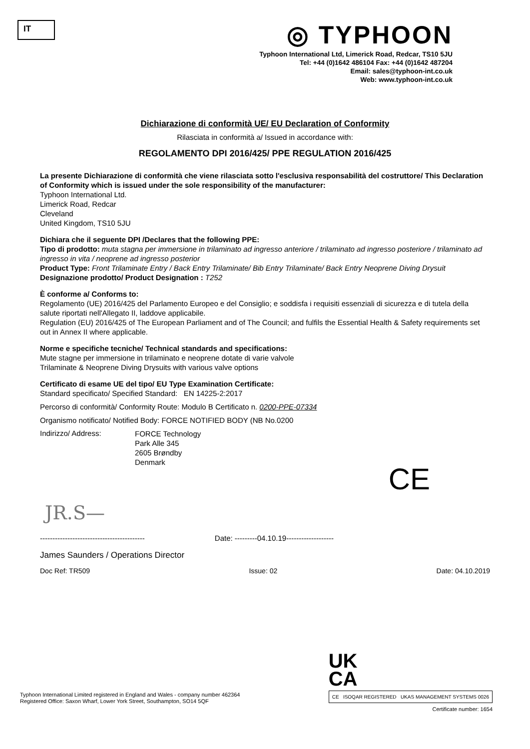IT
◎ TYPHOON
Typhoon International Ltd, Limerick Road, Redcar, TS10 5JU
Tel: +44 (0)1642 486104 Fax: +44 (0)1642 487204
Email: sales@typhoon-int.co.uk
Web: www.typhoon-int.co.uk
Dichiarazione di conformità UE/ EU Declaration of Conformity
Rilasciata in conformità a/ Issued in accordance with:
REGOLAMENTO DPI 2016/425/ PPE REGULATION 2016/425
La presente Dichiarazione di conformità che viene rilasciata sotto l'esclusiva responsabilità del costruttore/ This Declaration of Conformity which is issued under the sole responsibility of the manufacturer:
Typhoon International Ltd.
Limerick Road, Redcar
Cleveland
United Kingdom, TS10 5JU
Dichiara che il seguente DPI /Declares that the following PPE:
Tipo di prodotto: muta stagna per immersione in trilaminato ad ingresso anteriore / trilaminato ad ingresso posteriore / trilaminato ad ingresso in vita / neoprene ad ingresso posterior
Product Type: Front Trilaminate Entry / Back Entry Trilaminate/ Bib Entry Trilaminate/ Back Entry Neoprene Diving Drysuit
Designazione prodotto/ Product Designation : T252
È conforme a/ Conforms to:
Regolamento (UE) 2016/425 del Parlamento Europeo e del Consiglio; e soddisfa i requisiti essenziali di sicurezza e di tutela della salute riportati nell'Allegato II, laddove applicabile.
Regulation (EU) 2016/425 of The European Parliament and of The Council; and fulfils the Essential Health & Safety requirements set out in Annex II where applicable.
Norme e specifiche tecniche/ Technical standards and specifications:
Mute stagne per immersione in trilaminato e neoprene dotate di varie valvole
Trilaminate & Neoprene Diving Drysuits with various valve options
Certificato di esame UE del tipo/ EU Type Examination Certificate:
Standard specificato/ Specified Standard: EN 14225-2:2017
Percorso di conformità/ Conformity Route: Modulo B Certificato n. 0200-PPE-07334
Organismo notificato/ Notified Body: FORCE NOTIFIED BODY (NB No.0200
Indirizzo/ Address:
FORCE Technology
Park Alle 345
2605 Brøndby
Denmark
CE
JR.S—
------------------------------------------ Date: ---------04.10.19-------------------
James Saunders / Operations Director
Doc Ref: TR509 Issue: 02 Date: 04.10.2019
Typhoon International Limited registered in England and Wales - company number 462364
Registered Office: Saxon Wharf, Lower York Street, Southampton, SO14 5QF
UK
CA
CE ISOQAR REGISTERED UKAS MANAGEMENT SYSTEMS 0026
Certificate number: 1654